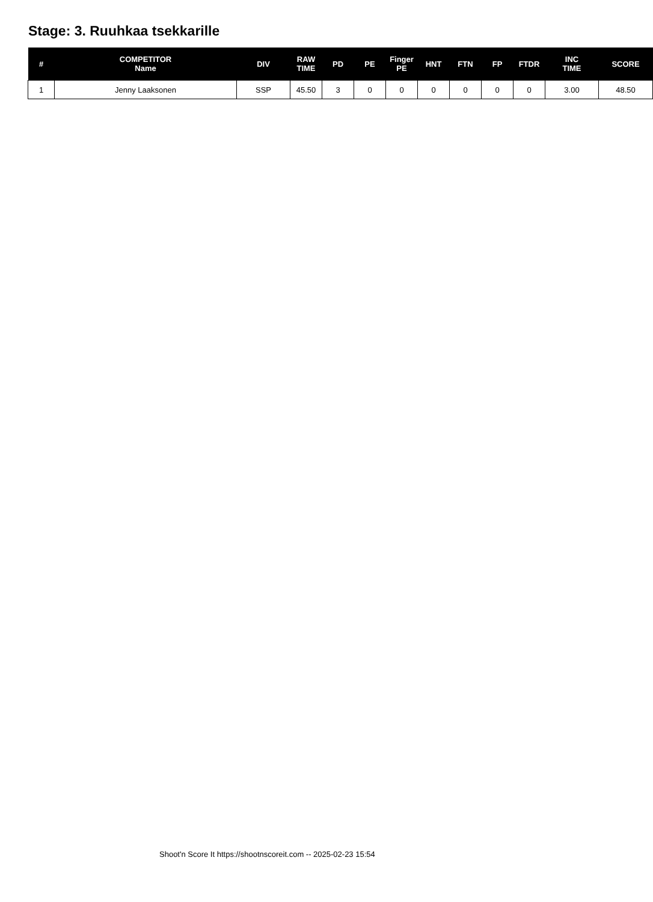Stage: 3. Ruuhkaa tsekkarille
| # | COMPETITOR Name | DIV | RAW TIME | PD | PE | Finger PE | HNT | FTN | FP | FTDR | INC TIME | SCORE |
| --- | --- | --- | --- | --- | --- | --- | --- | --- | --- | --- | --- | --- |
| 1 | Jenny Laaksonen | SSP | 45.50 | 3 | 0 | 0 | 0 | 0 | 0 | 0 | 3.00 | 48.50 |
Shoot'n Score It https://shootnscoreit.com -- 2025-02-23 15:54